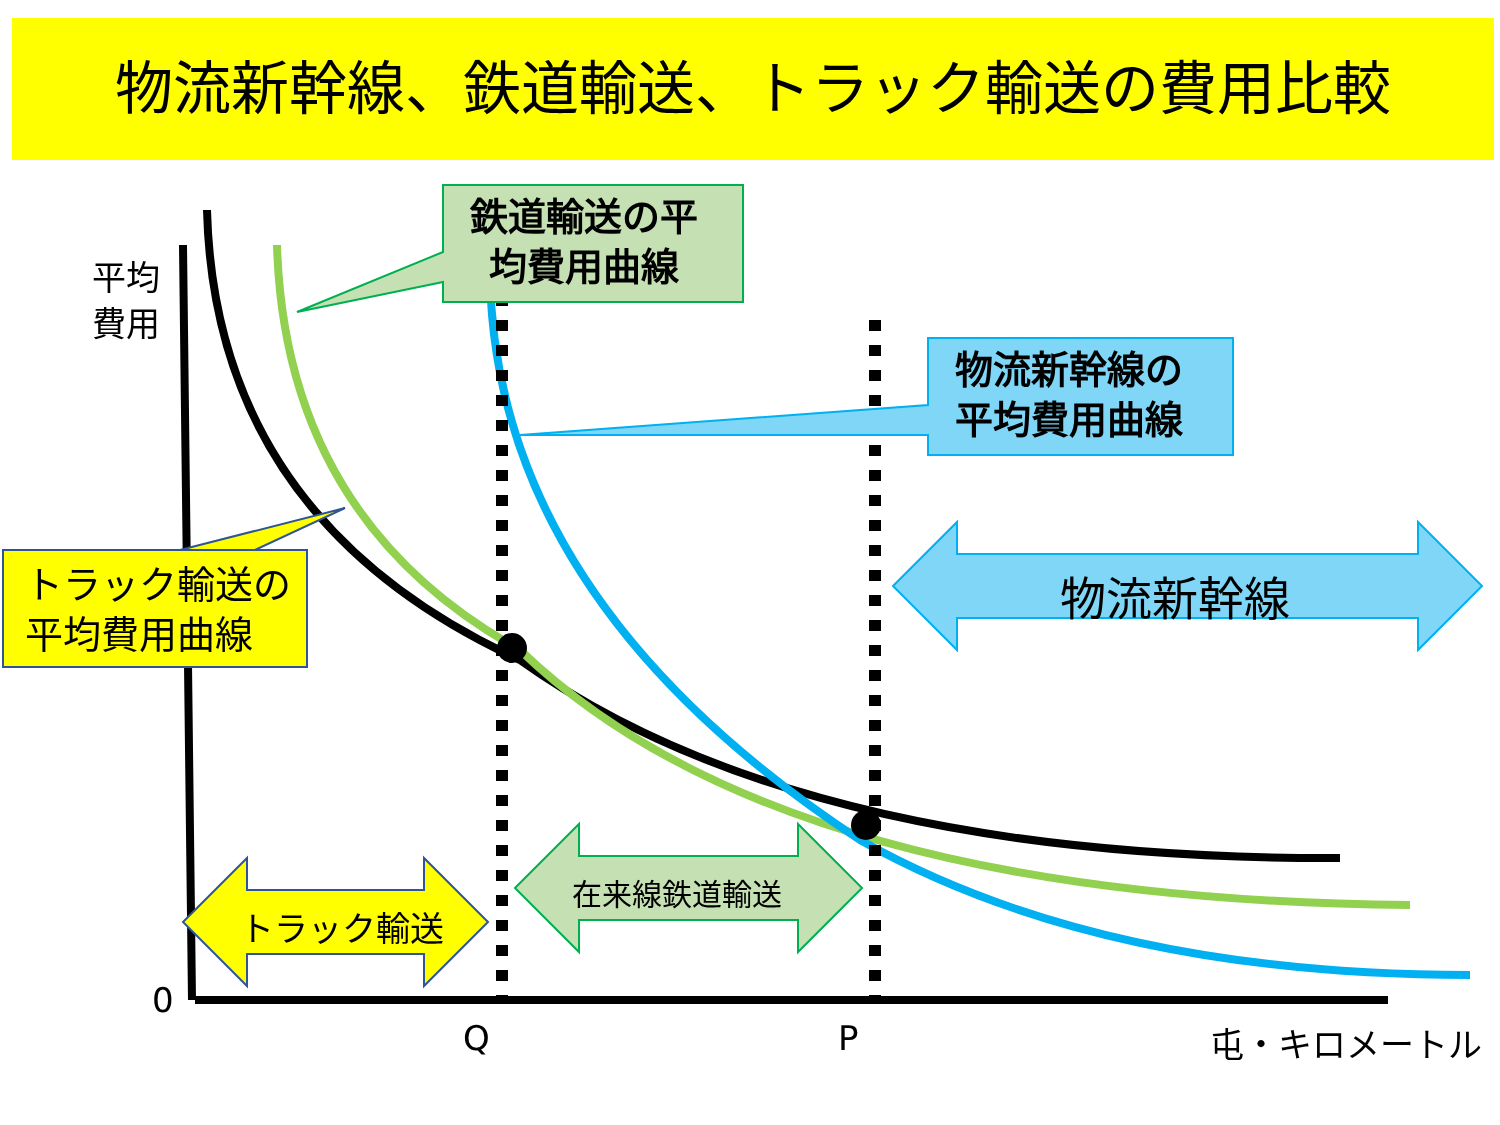物流新幹線、鉄道輸送、トラック輸送の費用比較
平均
費用
鉄道輸送の平
均費用曲線
物流新幹線の
平均費用曲線
トラック輸送の
平均費用曲線
物流新幹線
在来線鉄道輸送
トラック輸送
0
Q P 屯・キロメートル